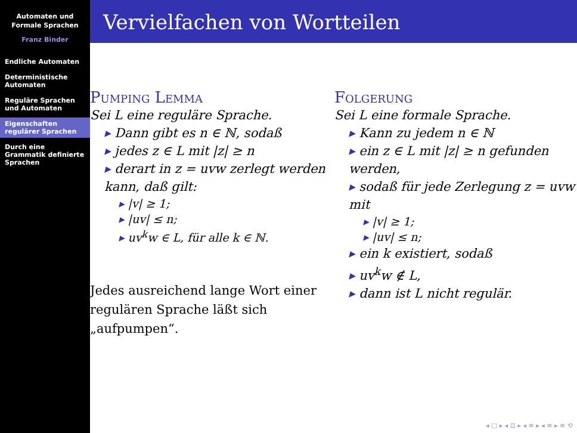Automaten und
Formale Sprachen
Franz Binder
Endliche Automaten
Deterministische Automaten
Reguläre Sprachen und Automaten
Eigenschaften regulärer Sprachen
Durch eine Grammatik definierte Sprachen
Vervielfachen von Wortteilen
Pumping Lemma
Sei L eine reguläre Sprache.
Dann gibt es n ∈ ℕ, sodaß
jedes z ∈ L mit |z| ≥ n
derart in z = uvw zerlegt werden kann, daß gilt:
|v| ≥ 1;
|uv| ≤ n;
uv<sup>k</sup>w ∈ L, für alle k ∈ ℕ.
Jedes ausreichend lange Wort einer regulären Sprache läßt sich „aufpumpen“.
Folgerung
Sei L eine formale Sprache.
Kann zu jedem n ∈ ℕ
ein z ∈ L mit |z| ≥ n gefunden werden,
sodaß für jede Zerlegung z = uvw mit
|v| ≥ 1;
|uv| ≤ n;
ein k existiert, sodaß
uv<sup>k</sup>w ∉ L,
dann ist L nicht regulär.
◂ □ ▸ ◂ ⊡ ▸ ◂ ≡ ▸ ◂ ≡ ▸ ≡ ⟲